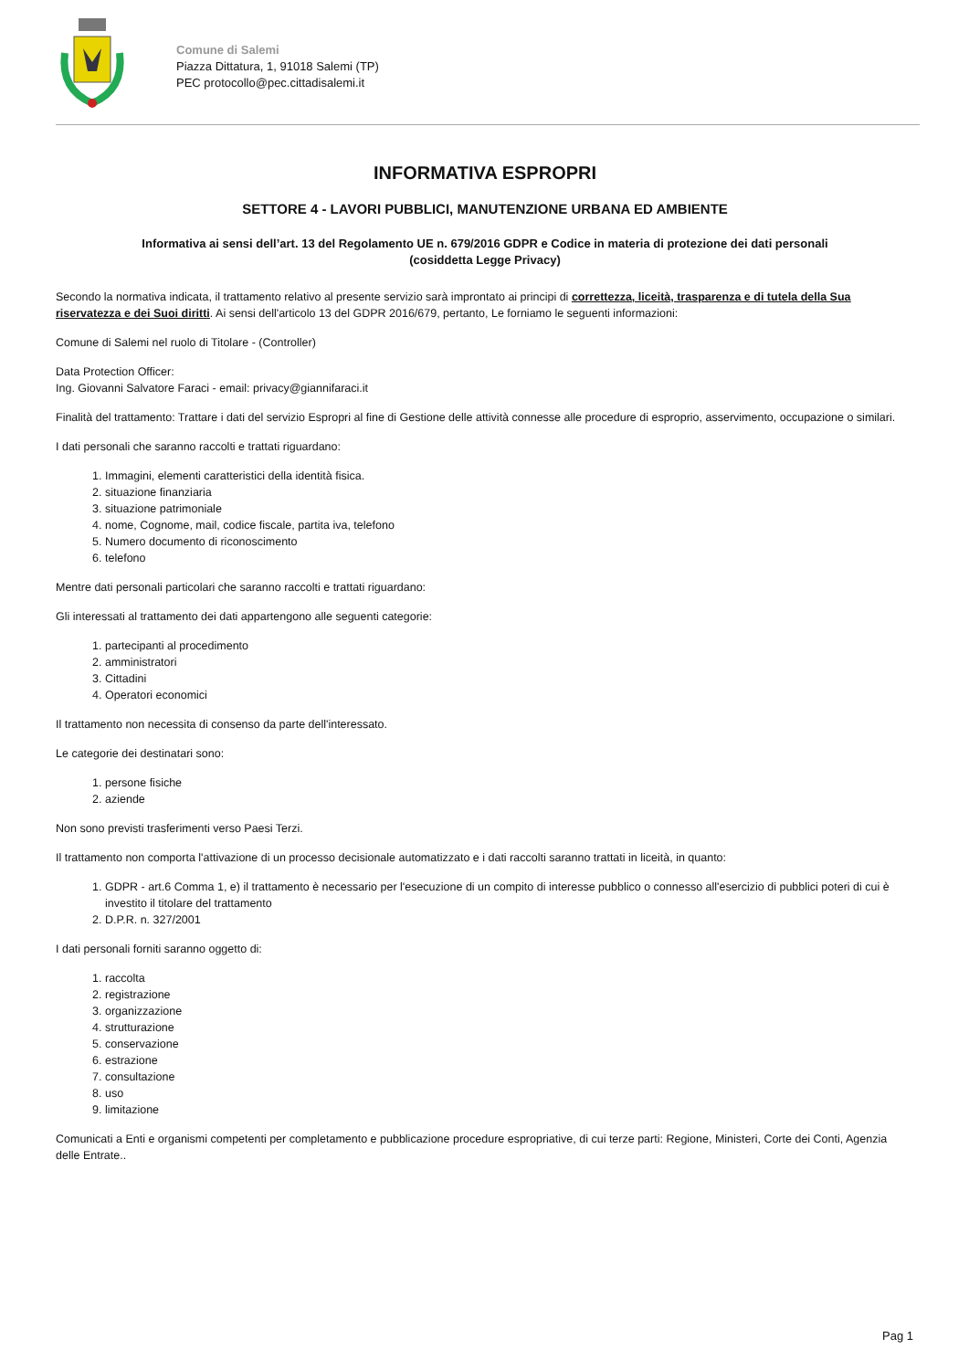Comune di Salemi
Piazza Dittatura, 1, 91018 Salemi (TP)
PEC protocollo@pec.cittadisalemi.it
INFORMATIVA ESPROPRI
SETTORE 4 - LAVORI PUBBLICI, MANUTENZIONE URBANA ED AMBIENTE
Informativa ai sensi dell’art. 13 del Regolamento UE n. 679/2016 GDPR e Codice in materia di protezione dei dati personali
(cosiddetta Legge Privacy)
Secondo la normativa indicata, il trattamento relativo al presente servizio sarà improntato ai principi di correttezza, liceità, trasparenza e di tutela della Sua riservatezza e dei Suoi diritti. Ai sensi dell'articolo 13 del GDPR 2016/679, pertanto, Le forniamo le seguenti informazioni:
Comune di Salemi nel ruolo di Titolare - (Controller)
Data Protection Officer:
Ing. Giovanni Salvatore Faraci - email: privacy@giannifaraci.it
Finalità del trattamento: Trattare i dati del servizio Espropri al fine di Gestione delle attività connesse alle procedure di esproprio, asservimento, occupazione o similari.
I dati personali che saranno raccolti e trattati riguardano:
1. Immagini, elementi caratteristici della identità fisica.
2. situazione finanziaria
3. situazione patrimoniale
4. nome, Cognome, mail, codice fiscale, partita iva, telefono
5. Numero documento di riconoscimento
6. telefono
Mentre dati personali particolari che saranno raccolti e trattati riguardano:
Gli interessati al trattamento dei dati appartengono alle seguenti categorie:
1. partecipanti al procedimento
2. amministratori
3. Cittadini
4. Operatori economici
Il trattamento non necessita di consenso da parte dell'interessato.
Le categorie dei destinatari sono:
1. persone fisiche
2. aziende
Non sono previsti trasferimenti verso Paesi Terzi.
Il trattamento non comporta l'attivazione di un processo decisionale automatizzato e i dati raccolti saranno trattati in liceità, in quanto:
1. GDPR - art.6 Comma 1, e) il trattamento è necessario per l'esecuzione di un compito di interesse pubblico o connesso all'esercizio di pubblici poteri di cui è investito il titolare del trattamento
2. D.P.R. n. 327/2001
I dati personali forniti saranno oggetto di:
1. raccolta
2. registrazione
3. organizzazione
4. strutturazione
5. conservazione
6. estrazione
7. consultazione
8. uso
9. limitazione
Comunicati a Enti e organismi competenti per completamento e pubblicazione procedure espropriative, di cui terze parti: Regione, Ministeri, Corte dei Conti, Agenzia delle Entrate..
Pag 1